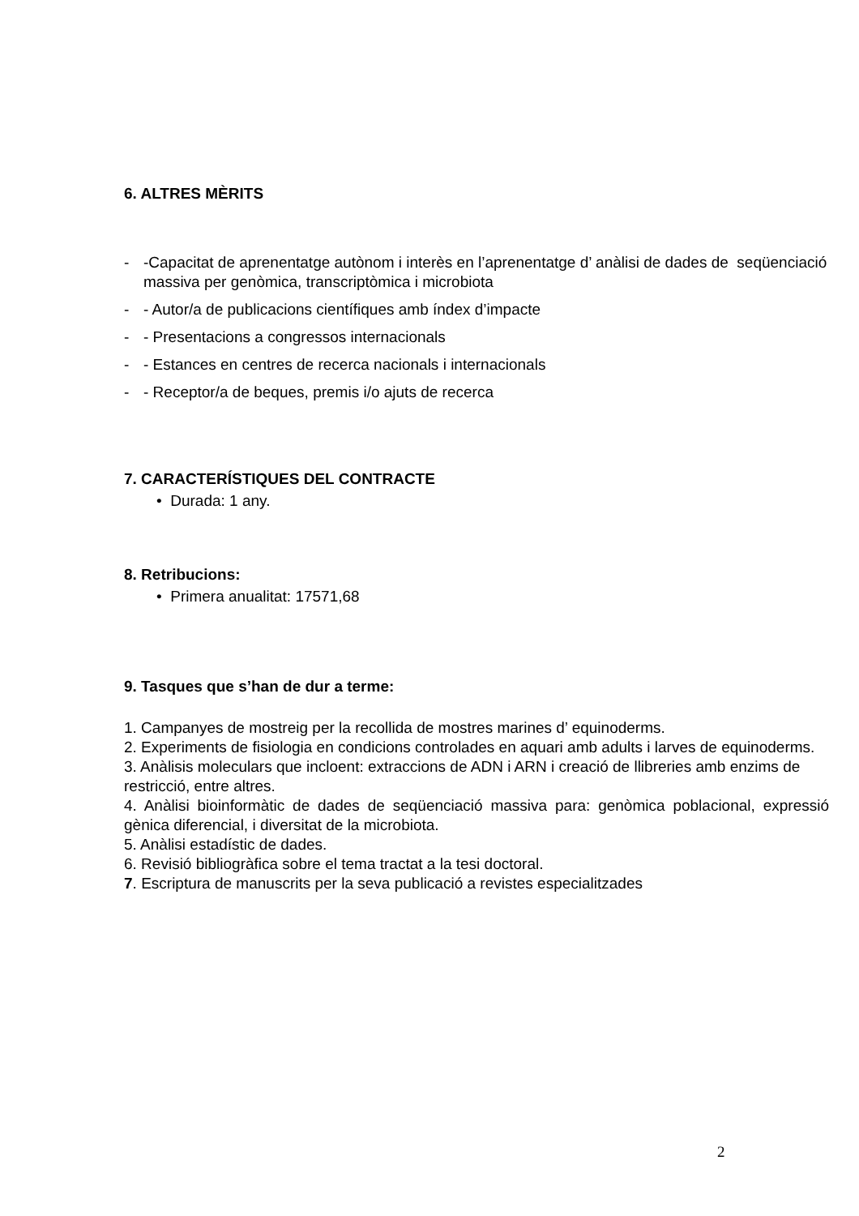6. ALTRES MÈRITS
- -Capacitat de aprenentatge autònom i interès en l’aprenentatge d’ anàlisi de dades de seqüenciació massiva per genòmica, transcriptòmica i microbiota
- - Autor/a de publicacions científiques amb índex d’impacte
- - Presentacions a congressos internacionals
- - Estances en centres de recerca nacionals i internacionals
- - Receptor/a de beques, premis i/o ajuts de recerca
7. CARACTERÍSTIQUES DEL CONTRACTE
• Durada: 1 any.
8. Retribucions:
• Primera anualitat: 17571,68
9. Tasques que s’han de dur a terme:
1. Campanyes de mostreig per la recollida de mostres marines d’ equinoderms.
2. Experiments de fisiologia en condicions controlades en aquari amb adults i larves de equinoderms.
3. Anàlisis moleculars que incloent: extraccions de ADN i ARN i creació de llibreries amb enzims de restricció, entre altres.
4. Anàlisi bioinformàtic de dades de seqüenciació massiva para: genòmica poblacional, expressió gènica diferencial, i diversitat de la microbiota.
5. Anàlisi estadístic de dades.
6. Revisió bibliogràfica sobre el tema tractat a la tesi doctoral.
7. Escriptura de manuscrits per la seva publicació a revistes especialitzades
2